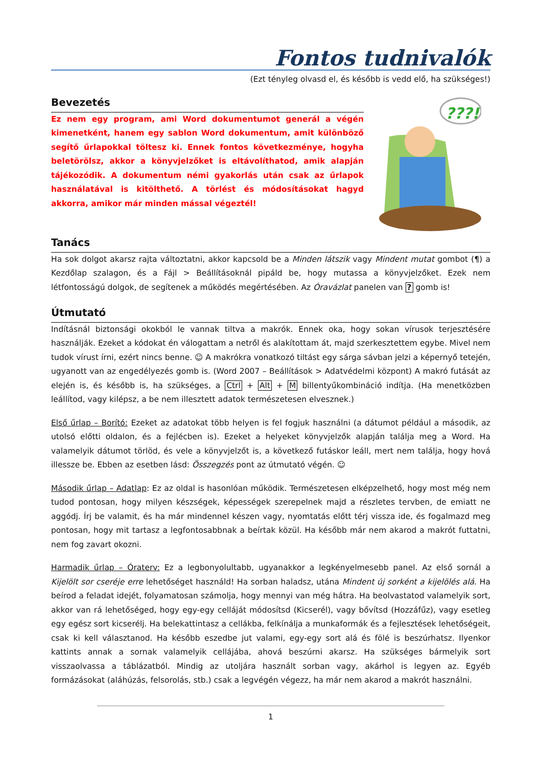Fontos tudnivalók
(Ezt tényleg olvasd el, és később is vedd elő, ha szükséges!)
Bevezetés
Ez nem egy program, ami Word dokumentumot generál a végén kimenetként, hanem egy sablon Word dokumentum, amit különböző segítő űrlapokkal töltesz ki. Ennek fontos következménye, hogyha beletörölsz, akkor a könyvjelzőket is eltávolíthatod, amik alapján tájékozódik. A dokumentum némi gyakorlás után csak az űrlapok használatával is kitölthető. A törlést és módosításokat hagyd akkorra, amikor már minden mással végeztél!
???!
Tanács
Ha sok dolgot akarsz rajta változtatni, akkor kapcsold be a Minden látszik vagy Mindent mutat gombot (¶) a Kezdőlap szalagon, és a Fájl > Beállításoknál pipáld be, hogy mutassa a könyvjelzőket. Ezek nem létfontosságú dolgok, de segítenek a működés megértésében. Az Óravázlat panelen van ? gomb is!
Útmutató
Indításnál biztonsági okokból le vannak tiltva a makrók. Ennek oka, hogy sokan vírusok terjesztésére használják. Ezeket a kódokat én válogattam a netről és alakítottam át, majd szerkesztettem egybe. Mivel nem tudok vírust írni, ezért nincs benne. ☺ A makrókra vonatkozó tiltást egy sárga sávban jelzi a képernyő tetején, ugyanott van az engedélyezés gomb is. (Word 2007 – Beállítások > Adatvédelmi központ) A makró futását az elején is, és később is, ha szükséges, a Ctrl + Alt + M billentyűkombináció indítja. (Ha menetközben leállítod, vagy kilépsz, a be nem illesztett adatok természetesen elvesznek.)
Első űrlap – Borító: Ezeket az adatokat több helyen is fel fogjuk használni (a dátumot például a második, az utolsó előtti oldalon, és a fejlécben is). Ezeket a helyeket könyvjelzők alapján találja meg a Word. Ha valamelyik dátumot törlöd, és vele a könyvjelzőt is, a következő futáskor leáll, mert nem találja, hogy hová illessze be. Ebben az esetben lásd: Összegzés pont az útmutató végén. ☺
Második űrlap – Adatlap: Ez az oldal is hasonlóan működik. Természetesen elképzelhető, hogy most még nem tudod pontosan, hogy milyen készségek, képességek szerepelnek majd a részletes tervben, de emiatt ne aggódj. Írj be valamit, és ha már mindennel készen vagy, nyomtatás előtt térj vissza ide, és fogalmazd meg pontosan, hogy mit tartasz a legfontosabbnak a beírtak közül. Ha később már nem akarod a makrót futtatni, nem fog zavart okozni.
Harmadik űrlap – Óraterv: Ez a legbonyolultabb, ugyanakkor a legkényelmesebb panel. Az első sornál a Kijelölt sor cseréje erre lehetőséget használd! Ha sorban haladsz, utána Mindent új sorként a kijelölés alá. Ha beírod a feladat idejét, folyamatosan számolja, hogy mennyi van még hátra. Ha beolvastatod valamelyik sort, akkor van rá lehetőséged, hogy egy-egy celláját módosítsd (Kicserél), vagy bővítsd (Hozzáfűz), vagy esetleg egy egész sort kicserélj. Ha belekattintasz a cellákba, felkínálja a munkaformák és a fejlesztések lehetőségeit, csak ki kell választanod. Ha később eszedbe jut valami, egy-egy sort alá és fölé is beszúrhatsz. Ilyenkor kattints annak a sornak valamelyik cellájába, ahová beszúrni akarsz. Ha szükséges bármelyik sort visszaolvassa a táblázatból. Mindig az utoljára használt sorban vagy, akárhol is legyen az. Egyéb formázásokat (aláhúzás, felsorolás, stb.) csak a legvégén végezz, ha már nem akarod a makrót használni.
1